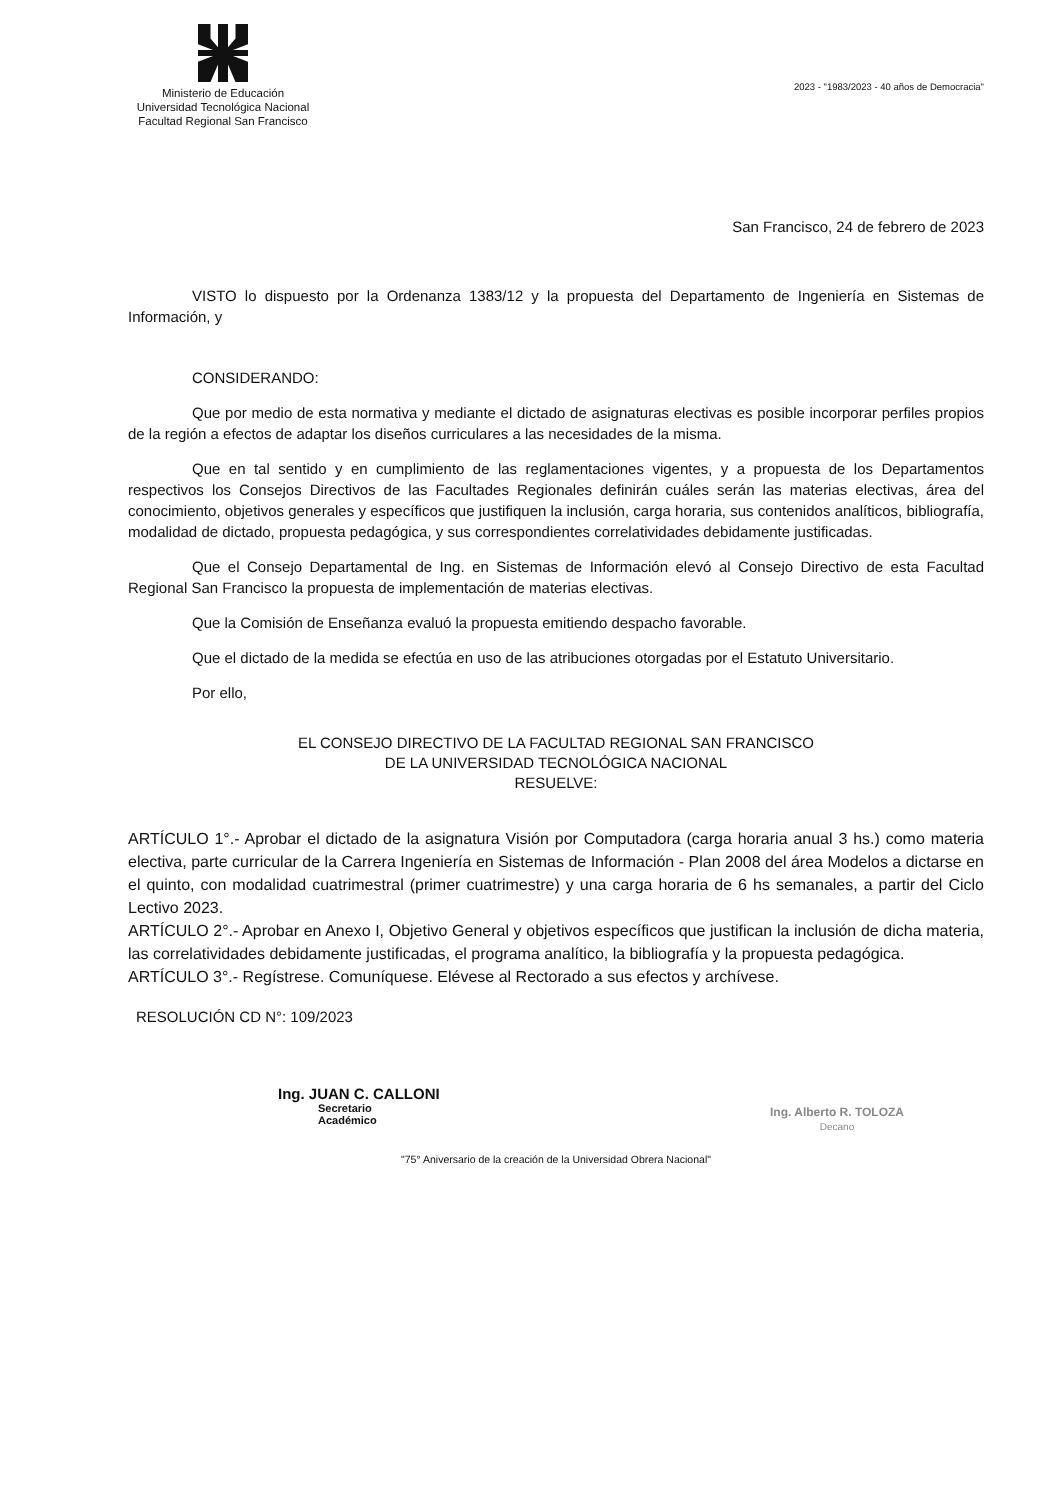Ministerio de Educación
Universidad Tecnológica Nacional
Facultad Regional San Francisco
2023 - "1983/2023 - 40 años de Democracia"
San Francisco, 24 de febrero de 2023
VISTO lo dispuesto por la Ordenanza 1383/12 y la propuesta del Departamento de Ingeniería en Sistemas de Información, y
CONSIDERANDO:
Que por medio de esta normativa y mediante el dictado de asignaturas electivas es posible incorporar perfiles propios de la región a efectos de adaptar los diseños curriculares a las necesidades de la misma.
Que en tal sentido y en cumplimiento de las reglamentaciones vigentes, y a propuesta de los Departamentos respectivos los Consejos Directivos de las Facultades Regionales definirán cuáles serán las materias electivas, área del conocimiento, objetivos generales y específicos que justifiquen la inclusión, carga horaria, sus contenidos analíticos, bibliografía, modalidad de dictado, propuesta pedagógica, y sus correspondientes correlatividades debidamente justificadas.
Que el Consejo Departamental de Ing. en Sistemas de Información elevó al Consejo Directivo de esta Facultad Regional San Francisco la propuesta de implementación de materias electivas.
Que la Comisión de Enseñanza evaluó la propuesta emitiendo despacho favorable.
Que el dictado de la medida se efectúa en uso de las atribuciones otorgadas por el Estatuto Universitario.
Por ello,
EL CONSEJO DIRECTIVO DE LA FACULTAD REGIONAL SAN FRANCISCO
DE LA UNIVERSIDAD TECNOLÓGICA NACIONAL
RESUELVE:
ARTÍCULO 1°.- Aprobar el dictado de la asignatura Visión por Computadora (carga horaria anual 3 hs.) como materia electiva, parte curricular de la Carrera Ingeniería en Sistemas de Información - Plan 2008 del área Modelos a dictarse en el quinto, con modalidad cuatrimestral (primer cuatrimestre) y una carga horaria de 6 hs semanales, a partir del Ciclo Lectivo 2023.
ARTÍCULO 2°.- Aprobar en Anexo I, Objetivo General y objetivos específicos que justifican la inclusión de dicha materia, las correlatividades debidamente justificadas, el programa analítico, la bibliografía y la propuesta pedagógica.
ARTÍCULO 3°.- Regístrese. Comuníquese. Elévese al Rectorado a sus efectos y archívese.
RESOLUCIÓN CD N°: 109/2023
Ing. JUAN C. CALLONI
Secretario
Académico
Ing. Alberto R. TOLOZA
Decano
"75° Aniversario de la creación de la Universidad Obrera Nacional"